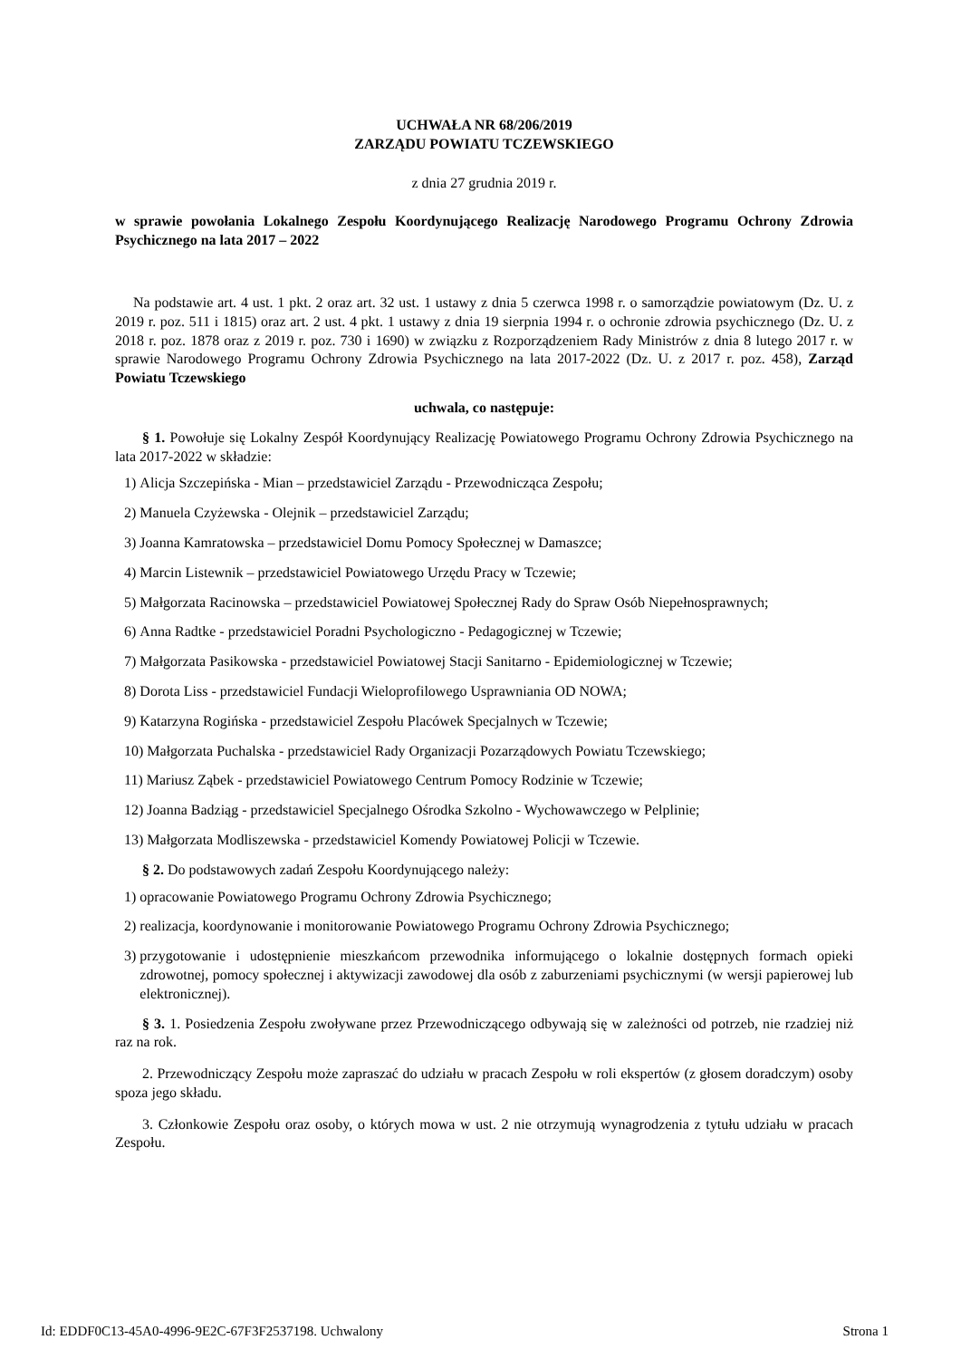UCHWAŁA NR 68/206/2019
ZARZĄDU POWIATU TCZEWSKIEGO
z dnia 27 grudnia 2019 r.
w sprawie powołania Lokalnego Zespołu Koordynującego Realizację Narodowego Programu Ochrony Zdrowia Psychicznego na lata 2017 – 2022
Na podstawie art. 4 ust. 1 pkt. 2 oraz art. 32 ust. 1 ustawy z dnia 5 czerwca 1998 r. o samorządzie powiatowym (Dz. U. z 2019 r. poz. 511 i 1815) oraz art. 2 ust. 4 pkt. 1 ustawy z dnia 19 sierpnia 1994 r. o ochronie zdrowia psychicznego (Dz. U. z 2018 r. poz. 1878 oraz z 2019 r. poz. 730 i 1690) w związku z Rozporządzeniem Rady Ministrów z dnia 8 lutego 2017 r. w sprawie Narodowego Programu Ochrony Zdrowia Psychicznego na lata 2017-2022 (Dz. U. z 2017 r. poz. 458), Zarząd Powiatu Tczewskiego
uchwala, co następuje:
§ 1. Powołuje się Lokalny Zespół Koordynujący Realizację Powiatowego Programu Ochrony Zdrowia Psychicznego na lata 2017-2022 w składzie:
1) Alicja Szczepińska - Mian – przedstawiciel Zarządu - Przewodnicząca Zespołu;
2) Manuela Czyżewska - Olejnik – przedstawiciel Zarządu;
3) Joanna Kamratowska – przedstawiciel Domu Pomocy Społecznej w Damaszce;
4) Marcin Listewnik – przedstawiciel Powiatowego Urzędu Pracy w Tczewie;
5) Małgorzata Racinowska – przedstawiciel Powiatowej Społecznej Rady do Spraw Osób Niepełnosprawnych;
6) Anna Radtke - przedstawiciel Poradni Psychologiczno - Pedagogicznej w Tczewie;
7) Małgorzata Pasikowska - przedstawiciel Powiatowej Stacji Sanitarno - Epidemiologicznej w Tczewie;
8) Dorota Liss - przedstawiciel Fundacji Wieloprofilowego Usprawniania OD NOWA;
9) Katarzyna Rogińska - przedstawiciel Zespołu Placówek Specjalnych w Tczewie;
10) Małgorzata Puchalska - przedstawiciel Rady Organizacji Pozarządowych Powiatu Tczewskiego;
11) Mariusz Ząbek - przedstawiciel Powiatowego Centrum Pomocy Rodzinie w Tczewie;
12) Joanna Badziąg - przedstawiciel Specjalnego Ośrodka Szkolno - Wychowawczego w Pelplinie;
13) Małgorzata Modliszewska - przedstawiciel Komendy Powiatowej Policji w Tczewie.
§ 2. Do podstawowych zadań Zespołu Koordynującego należy:
1) opracowanie Powiatowego Programu Ochrony Zdrowia Psychicznego;
2) realizacja, koordynowanie i monitorowanie Powiatowego Programu Ochrony Zdrowia Psychicznego;
3) przygotowanie i udostępnienie mieszkańcom przewodnika informującego o lokalnie dostępnych formach opieki zdrowotnej, pomocy społecznej i aktywizacji zawodowej dla osób z zaburzeniami psychicznymi (w wersji papierowej lub elektronicznej).
§ 3. 1. Posiedzenia Zespołu zwoływane przez Przewodniczącego odbywają się w zależności od potrzeb, nie rzadziej niż raz na rok.
2. Przewodniczący Zespołu może zapraszać do udziału w pracach Zespołu w roli ekspertów (z głosem doradczym) osoby spoza jego składu.
3. Członkowie Zespołu oraz osoby, o których mowa w ust. 2 nie otrzymują wynagrodzenia z tytułu udziału w pracach Zespołu.
Id: EDDF0C13-45A0-4996-9E2C-67F3F2537198. Uchwalony Strona 1